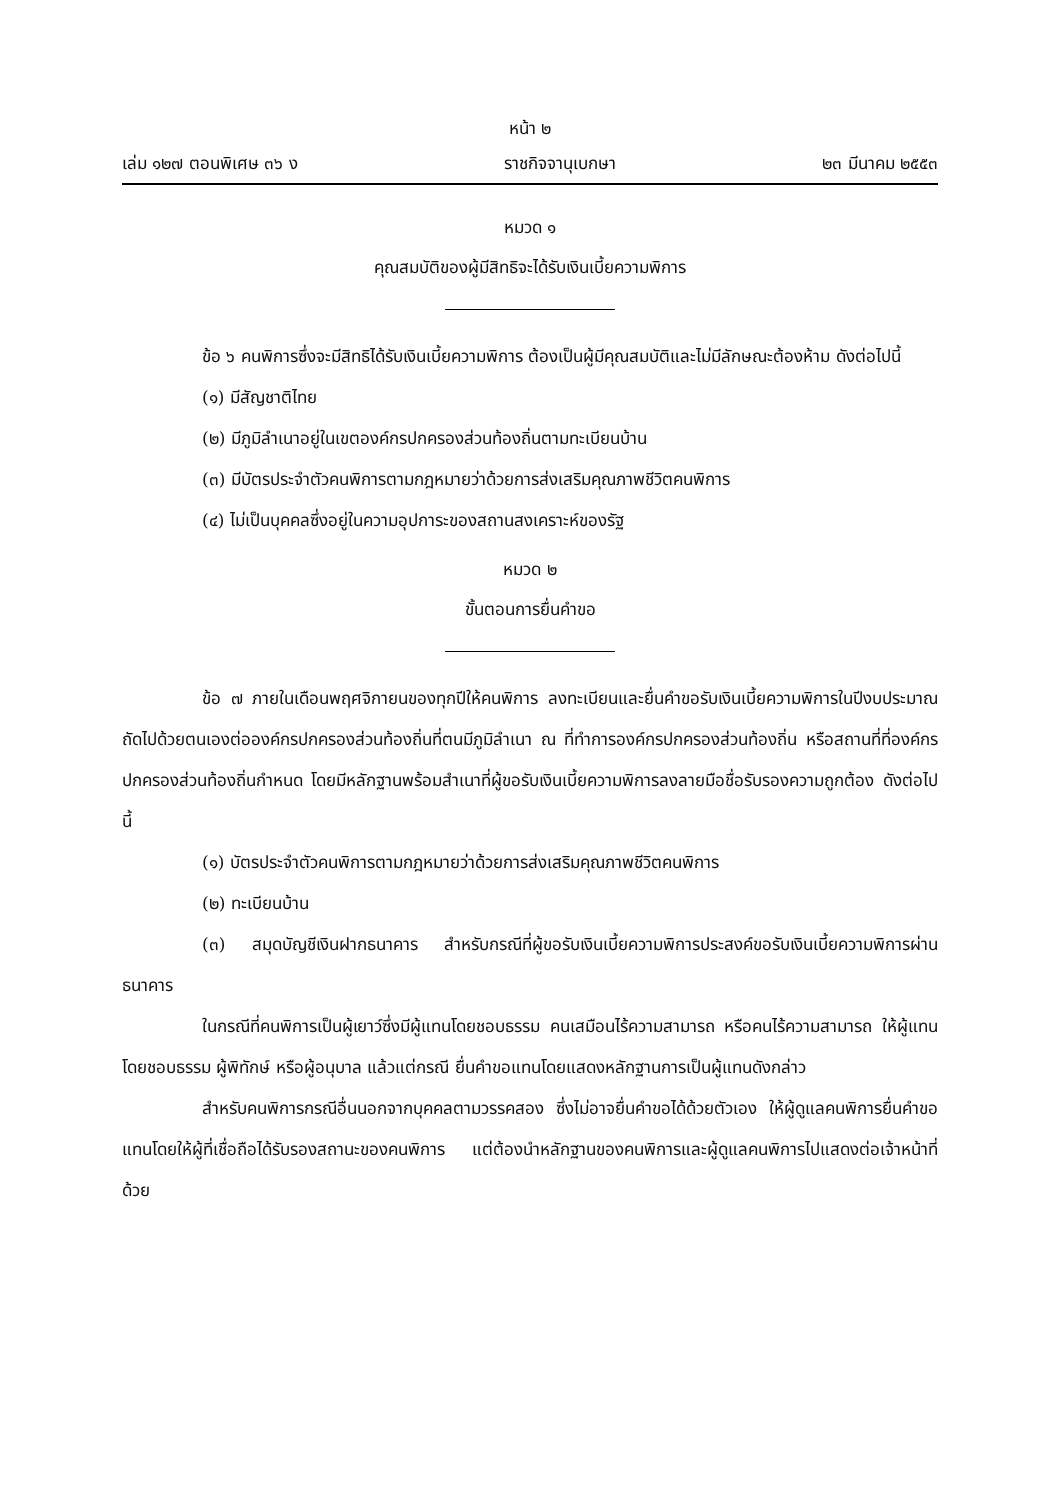หน้า ๒
เล่ม ๑๒๗ ตอนพิเศษ ๓๖ ง ราชกิจจานุเบกษา ๒๓ มีนาคม ๒๕๕๓
หมวด ๑
คุณสมบัติของผู้มีสิทธิจะได้รับเงินเบี้ยความพิการ
ข้อ ๖ คนพิการซึ่งจะมีสิทธิได้รับเงินเบี้ยความพิการ ต้องเป็นผู้มีคุณสมบัติและไม่มีลักษณะต้องห้าม ดังต่อไปนี้
(๑) มีสัญชาติไทย
(๒) มีภูมิลำเนาอยู่ในเขตองค์กรปกครองส่วนท้องถิ่นตามทะเบียนบ้าน
(๓) มีบัตรประจำตัวคนพิการตามกฎหมายว่าด้วยการส่งเสริมคุณภาพชีวิตคนพิการ
(๔) ไม่เป็นบุคคลซึ่งอยู่ในความอุปการะของสถานสงเคราะห์ของรัฐ
หมวด ๒
ขั้นตอนการยื่นคำขอ
ข้อ ๗ ภายในเดือนพฤศจิกายนของทุกปีให้คนพิการ ลงทะเบียนและยื่นคำขอรับเงินเบี้ยความพิการในปีงบประมาณถัดไปด้วยตนเองต่อองค์กรปกครองส่วนท้องถิ่นที่ตนมีภูมิลำเนา ณ ที่ทำการองค์กรปกครองส่วนท้องถิ่น หรือสถานที่ที่องค์กรปกครองส่วนท้องถิ่นกำหนด โดยมีหลักฐานพร้อมสำเนาที่ผู้ขอรับเงินเบี้ยความพิการลงลายมือชื่อรับรองความถูกต้อง ดังต่อไปนี้
(๑) บัตรประจำตัวคนพิการตามกฎหมายว่าด้วยการส่งเสริมคุณภาพชีวิตคนพิการ
(๒) ทะเบียนบ้าน
(๓) สมุดบัญชีเงินฝากธนาคาร สำหรับกรณีที่ผู้ขอรับเงินเบี้ยความพิการประสงค์ขอรับเงินเบี้ยความพิการผ่านธนาคาร
ในกรณีที่คนพิการเป็นผู้เยาว์ซึ่งมีผู้แทนโดยชอบธรรม คนเสมือนไร้ความสามารถ หรือคนไร้ความสามารถ ให้ผู้แทนโดยชอบธรรม ผู้พิทักษ์ หรือผู้อนุบาล แล้วแต่กรณี ยื่นคำขอแทนโดยแสดงหลักฐานการเป็นผู้แทนดังกล่าว
สำหรับคนพิการกรณีอื่นนอกจากบุคคลตามวรรคสอง ซึ่งไม่อาจยื่นคำขอได้ด้วยตัวเอง ให้ผู้ดูแลคนพิการยื่นคำขอแทนโดยให้ผู้ที่เชื่อถือได้รับรองสถานะของคนพิการ แต่ต้องนำหลักฐานของคนพิการและผู้ดูแลคนพิการไปแสดงต่อเจ้าหน้าที่ด้วย